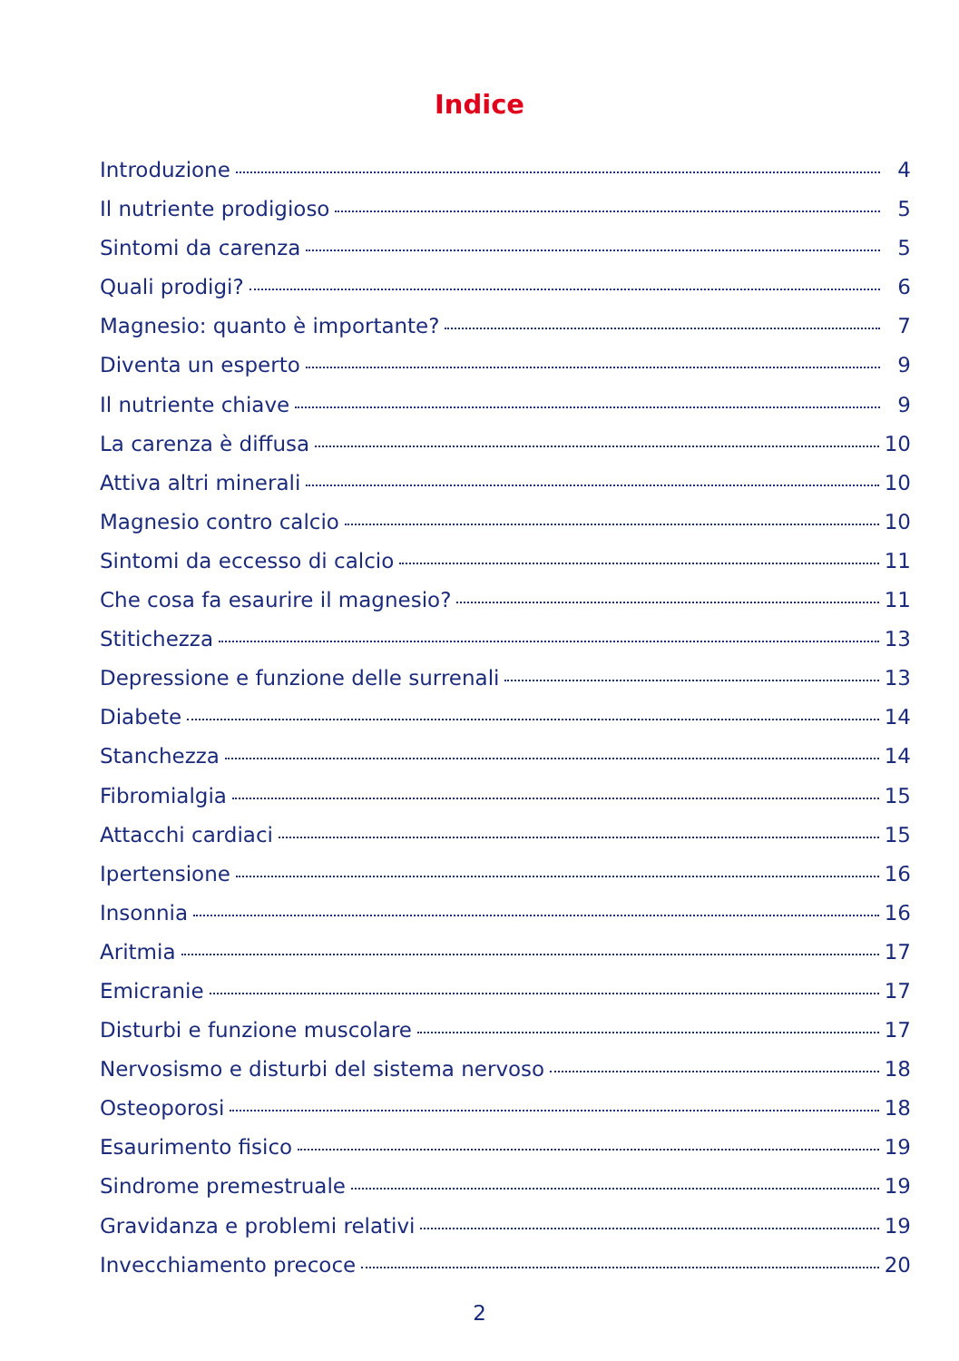Indice
Introduzione 4
Il nutriente prodigioso 5
Sintomi da carenza 5
Quali prodigi? 6
Magnesio: quanto è importante? 7
Diventa un esperto 9
Il nutriente chiave 9
La carenza è diffusa 10
Attiva altri minerali 10
Magnesio contro calcio 10
Sintomi da eccesso di calcio 11
Che cosa fa esaurire il magnesio? 11
Stitichezza 13
Depressione e funzione delle surrenali 13
Diabete 14
Stanchezza 14
Fibromialgia 15
Attacchi cardiaci 15
Ipertensione 16
Insonnia 16
Aritmia 17
Emicranie 17
Disturbi e funzione muscolare 17
Nervosismo e disturbi del sistema nervoso 18
Osteoporosi 18
Esaurimento fisico 19
Sindrome premestruale 19
Gravidanza e problemi relativi 19
Invecchiamento precoce 20
2